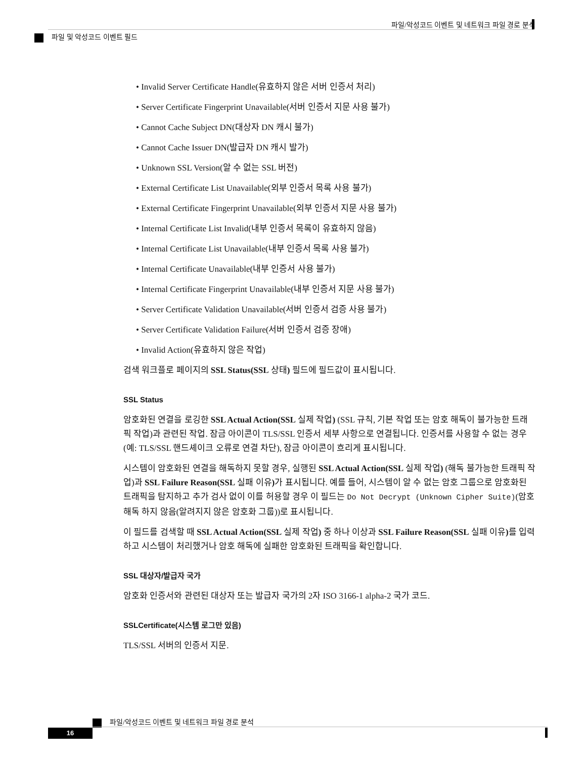파일/악성코드 이벤트 및 네트워크 파일 경로 분석
파일 및 악성코드 이벤트 필드
• Invalid Server Certificate Handle(유효하지 않은 서버 인증서 처리)
• Server Certificate Fingerprint Unavailable(서버 인증서 지문 사용 불가)
• Cannot Cache Subject DN(대상자 DN 캐시 불가)
• Cannot Cache Issuer DN(발급자 DN 캐시 발가)
• Unknown SSL Version(알 수 없는 SSL 버전)
• External Certificate List Unavailable(외부 인증서 목록 사용 불가)
• External Certificate Fingerprint Unavailable(외부 인증서 지문 사용 불가)
• Internal Certificate List Invalid(내부 인증서 목록이 유효하지 않음)
• Internal Certificate List Unavailable(내부 인증서 목록 사용 불가)
• Internal Certificate Unavailable(내부 인증서 사용 불가)
• Internal Certificate Fingerprint Unavailable(내부 인증서 지문 사용 불가)
• Server Certificate Validation Unavailable(서버 인증서 검증 사용 불가)
• Server Certificate Validation Failure(서버 인증서 검증 장애)
• Invalid Action(유효하지 않은 작업)
검색 워크플로 페이지의 SSL Status(SSL 상태) 필드에 필드값이 표시됩니다.
SSL Status
암호화된 연결을 로깅한 SSL Actual Action(SSL 실제 작업) (SSL 규칙, 기본 작업 또는 암호 해독이 불가능한 트래픽 작업)과 관련된 작업. 잠금 아이콘이 TLS/SSL 인증서 세부 사항으로 연결됩니다. 인증서를 사용할 수 없는 경우(예: TLS/SSL 핸드셰이크 오류로 연결 차단), 잠금 아이콘이 흐리게 표시됩니다.
시스템이 암호화된 연결을 해독하지 못할 경우, 실행된 SSL Actual Action(SSL 실제 작업) (해독 불가능한 트래픽 작업)과 SSL Failure Reason(SSL 실패 이유) 가 표시됩니다. 예를 들어, 시스템이 알 수 없는 암호 그룹으로 암호화된 트래픽을 탐지하고 추가 검사 없이 이를 허용할 경우 이 필드는 Do Not Decrypt (Unknown Cipher Suite)(암호 해독 하지 않음(알려지지 않은 암호화 그룹))로 표시됩니다.
이 필드를 검색할 때 SSL Actual Action(SSL 실제 작업) 중 하나 이상과 SSL Failure Reason(SSL 실패 이유) 를 입력하고 시스템이 처리했거나 암호 해독에 실패한 암호화된 트래픽을 확인합니다.
SSL 대상자/발급자 국가
암호화 인증서와 관련된 대상자 또는 발급자 국가의 2자 ISO 3166-1 alpha-2 국가 코드.
SSLCertificate(시스템 로그만 있음)
TLS/SSL 서버의 인증서 지문.
파일/악성코드 이벤트 및 네트워크 파일 경로 분석
16